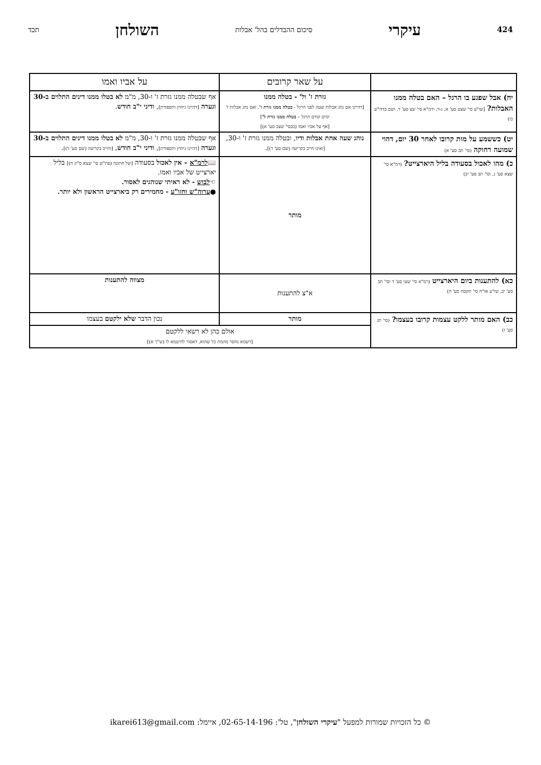424 עיקרי סיכום ההבדלים בהל' אבלות השולחן תכד
| | על שאר קרובים | על אביו ואמו |
| --- | --- | --- |
| יח) אבל שפגע בו הרגל – האם בטלה ממנו האבלות? [שו"ע סי' שצט סע' א, ג-ד, ורמ"א סי' שצ סע' ד, ושם בדה"ש כו) | גזרת ז' ול' - בטלה ממנו [דהיינו אם נהג אבלות שעה לפני הרגל - בטלה ממנו גזרת ז' , ואם נהג אבלות ז' ימים קודם הרגל – בטלה ממנו גזרת ל' ] [אף על אביו ואמו (כבסי' שצב סע' א)] | אף שבטלה ממנו גזרת ז' ו-30, מ"מ לא בטלו ממנו דינים התלוים ב-30 וגערה [דהיינו גיהוץ ותספורת] , ודיני י"ב חודש . |
| יט) כששמע על מות קרובו לאחר 30 יום, דהוי שמועה רחוקה (סי' תב סע' א) | נוהג שעה אחת אבלות ודיו , ובטלה ממנו גזרת ז' ו-30, [ואינו חייב בקריעה (שם סע' ד)] . | אף שבטלה ממנו גזרת ז' ו-30, מ"מ לא בטלו ממנו דינים התלוים ב-30 וגערה [דהיינו גיהוץ ותספורת] , ודיני י"ב חודש , [וחייב בקריעה (שם סע' ד)] . |
| כ) מהו לאכול בסעודה בליל היארצייט? (רמ"א סי' שצא סע' ג, וסי' תב סע' יב) | מותר | 📖 לרמ"א – אין לאכול בסעודה [של חתונה (פת"ש סי' שצא ס"ק ח)] בליל יארצייט של אביו ואמו. ☜ לבוש - לא ראיתי שנוהגים לאסור. ● ערוה"ש וחזו"ע - מחמירים רק ביארצייט הראשון ולא יותר. |
| כא) להתענות ביום היארצייט (רמ"א סי' שעו סע' ד וסי' תב סע' יב, שו"ע או"ח סי' תקסח סע' ח) | א"צ להתענות | מצווה להתענות |
| כב) האם מותר ללקט עצמות קרובו בעצמו? (סי' תג סע' ז) | מותר | נכון הדבר שלא ילקטם בעצמו |
| | אולם כהן לא רשאי ללקטם [דשמא נחסר מהמת כל שהוא, דאסור להיטמא לו (ש"ך א)] | |
© כל הזכויות שמורות למפעל "עיקרי השולחן", טל': 02-65-14-196, איימל: ikarei613@gmail.com